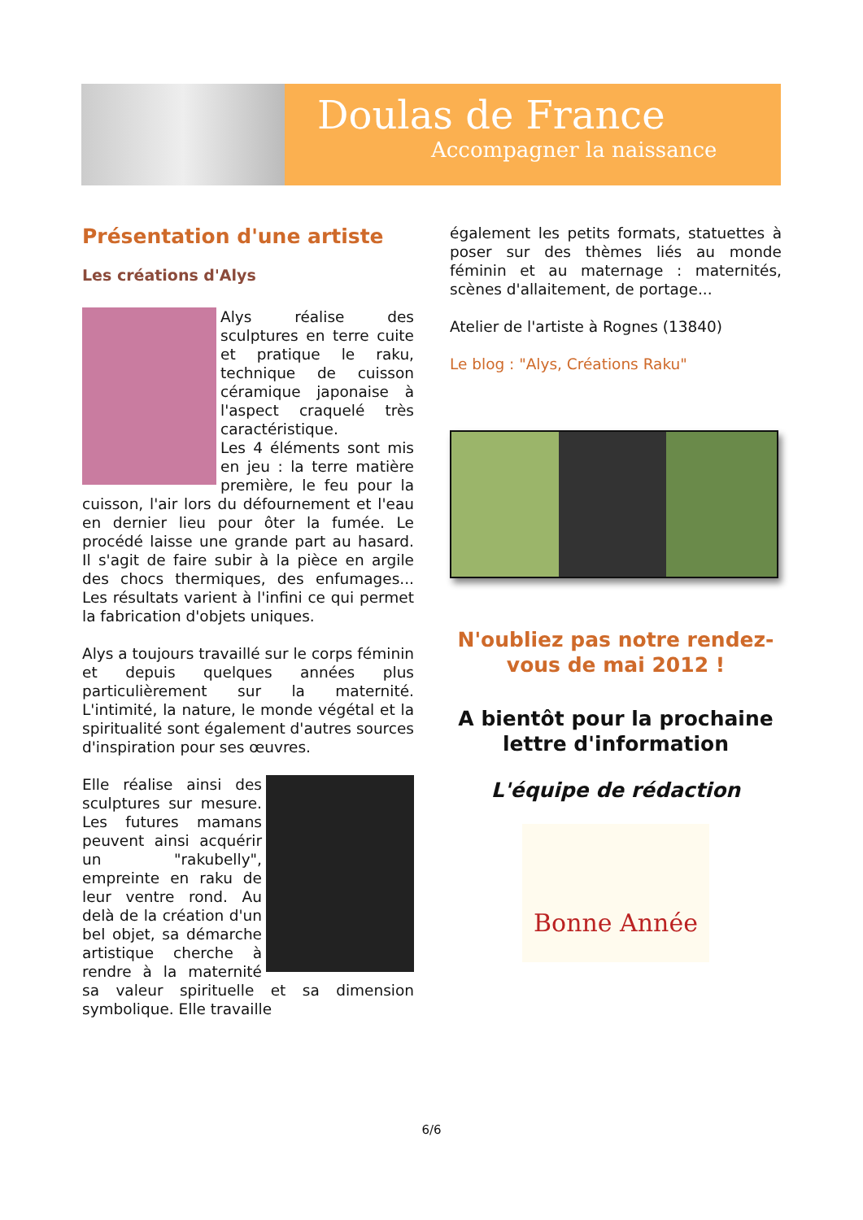Doulas de France
Accompagner la naissance
Présentation d'une artiste
Les créations d'Alys
Alys réalise des sculptures en terre cuite et pratique le raku, technique de cuisson céramique japonaise à l'aspect craquelé très caractéristique.
Les 4 éléments sont mis en jeu : la terre matière première, le feu pour la cuisson, l'air lors du défournement et l'eau en dernier lieu pour ôter la fumée. Le procédé laisse une grande part au hasard. Il s'agit de faire subir à la pièce en argile des chocs thermiques, des enfumages... Les résultats varient à l'infini ce qui permet la fabrication d'objets uniques.
Alys a toujours travaillé sur le corps féminin et depuis quelques années plus particulièrement sur la maternité. L'intimité, la nature, le monde végétal et la spiritualité sont également d'autres sources d'inspiration pour ses œuvres.
Elle réalise ainsi des sculptures sur mesure. Les futures mamans peuvent ainsi acquérir un "rakubelly", empreinte en raku de leur ventre rond. Au delà de la création d'un bel objet, sa démarche artistique cherche à rendre à la maternité sa valeur spirituelle et sa dimension symbolique. Elle travaille
également les petits formats, statuettes à poser sur des thèmes liés au monde féminin et au maternage : maternités, scènes d'allaitement, de portage...
Atelier de l'artiste à Rognes (13840)
Le blog : "Alys, Créations Raku"
N'oubliez pas notre rendez-vous de mai 2012 !
A bientôt pour la prochaine lettre d'information
L'équipe de rédaction
Bonne Année
6/6